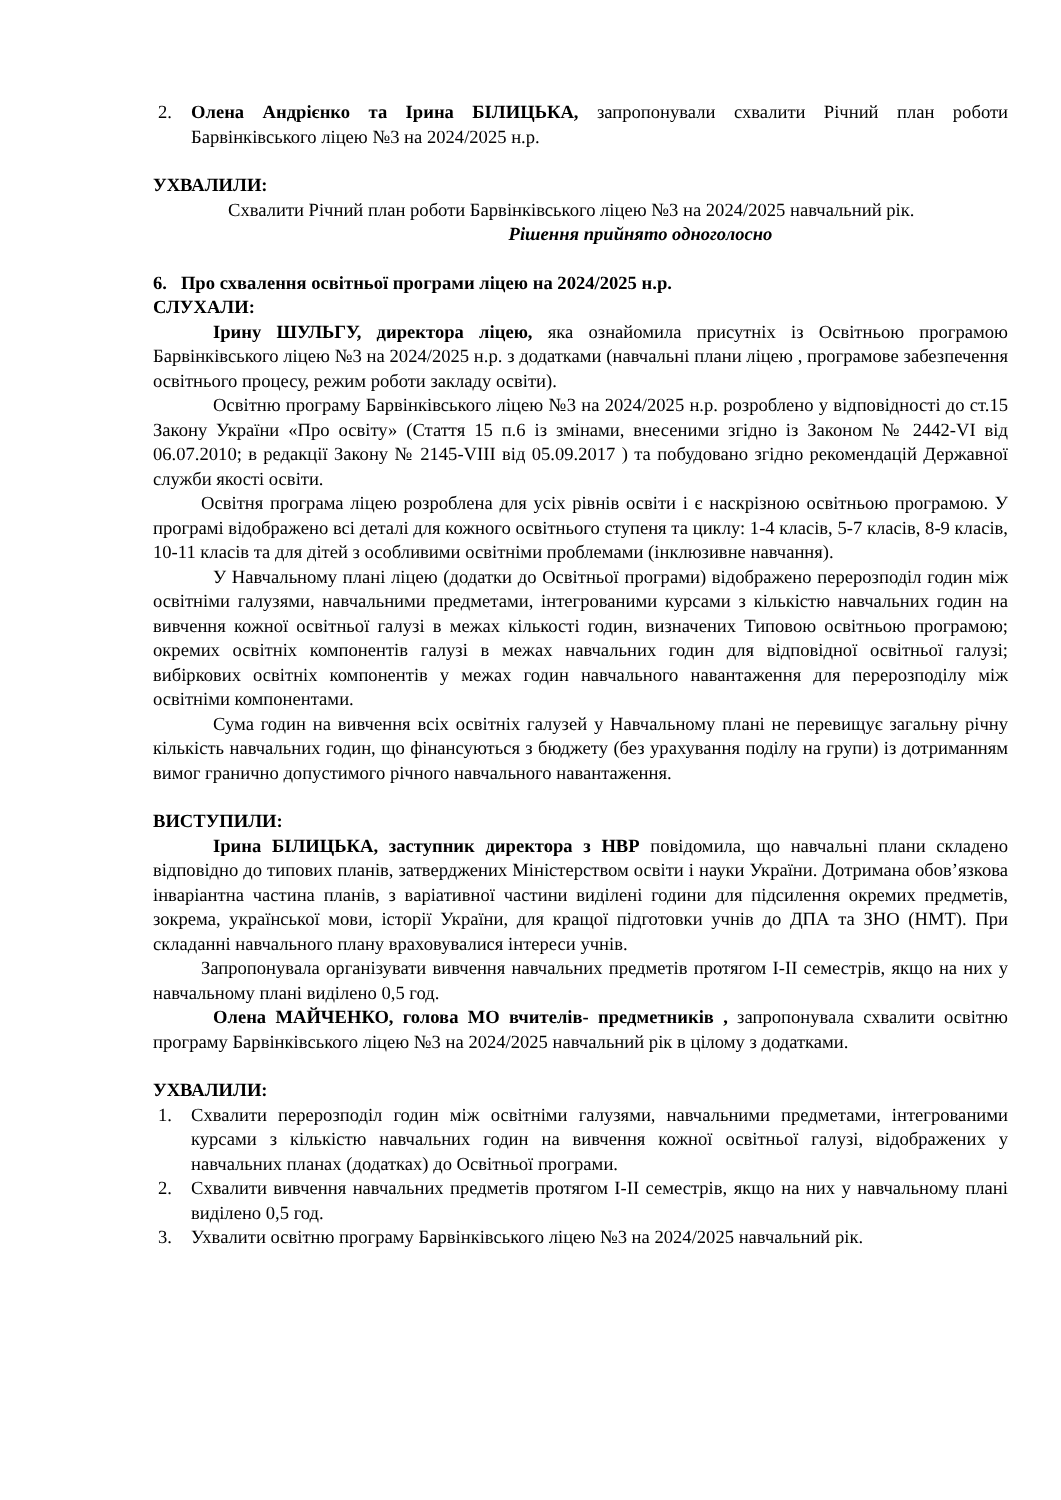2. Олена Андрієнко та Ірина БІЛИЦЬКА, запропонували схвалити Річний план роботи Барвінківського ліцею №3 на 2024/2025 н.р.
УХВАЛИЛИ:
Схвалити Річний план роботи Барвінківського ліцею №3 на 2024/2025 навчальний рік.
Рішення прийнято одноголосно
6. Про схвалення освітньої програми ліцею на 2024/2025 н.р.
СЛУХАЛИ:
Ірину ШУЛЬГУ, директора ліцею, яка ознайомила присутніх із Освітньою програмою Барвінківського ліцею №3 на 2024/2025 н.р. з додатками (навчальні плани ліцею , програмове забезпечення освітнього процесу, режим роботи закладу освіти).
Освітню програму Барвінківського ліцею №3 на 2024/2025 н.р. розроблено у відповідності до ст.15 Закону України «Про освіту» (Стаття 15 п.6 із змінами, внесеними згідно із Законом № 2442-VI від 06.07.2010; в редакції Закону № 2145-VIII від 05.09.2017 ) та побудовано згідно рекомендацій Державної служби якості освіти.
Освітня програма ліцею розроблена для усіх рівнів освіти і є наскрізною освітньою програмою. У програмі відображено всі деталі для кожного освітнього ступеня та циклу: 1-4 класів, 5-7 класів, 8-9 класів, 10-11 класів та для дітей з особливими освітніми проблемами (інклюзивне навчання).
У Навчальному плані ліцею (додатки до Освітньої програми) відображено перерозподіл годин між освітніми галузями, навчальними предметами, інтегрованими курсами з кількістю навчальних годин на вивчення кожної освітньої галузі в межах кількості годин, визначених Типовою освітньою програмою; окремих освітніх компонентів галузі в межах навчальних годин для відповідної освітньої галузі; вибіркових освітніх компонентів у межах годин навчального навантаження для перерозподілу між освітніми компонентами.
Сума годин на вивчення всіх освітніх галузей у Навчальному плані не перевищує загальну річну кількість навчальних годин, що фінансуються з бюджету (без урахування поділу на групи) із дотриманням вимог гранично допустимого річного навчального навантаження.
ВИСТУПИЛИ:
Ірина БІЛИЦЬКА, заступник директора з НВР повідомила, що навчальні плани складено відповідно до типових планів, затверджених Міністерством освіти і науки України. Дотримана обов’язкова інваріантна частина планів, з варіативної частини виділені години для підсилення окремих предметів, зокрема, української мови, історії України, для кращої підготовки учнів до ДПА та ЗНО (НМТ). При складанні навчального плану враховувалися інтереси учнів.
Запропонувала організувати вивчення навчальних предметів протягом І-ІІ семестрів, якщо на них у навчальному плані виділено 0,5 год.
Олена МАЙЧЕНКО, голова МО вчителів- предметників , запропонувала схвалити освітню програму Барвінківського ліцею №3 на 2024/2025 навчальний рік в цілому з додатками.
УХВАЛИЛИ:
1. Схвалити перерозподіл годин між освітніми галузями, навчальними предметами, інтегрованими курсами з кількістю навчальних годин на вивчення кожної освітньої галузі, відображених у навчальних планах (додатках) до Освітньої програми.
2. Схвалити вивчення навчальних предметів протягом І-ІІ семестрів, якщо на них у навчальному плані виділено 0,5 год.
3. Ухвалити освітню програму Барвінківського ліцею №3 на 2024/2025 навчальний рік.